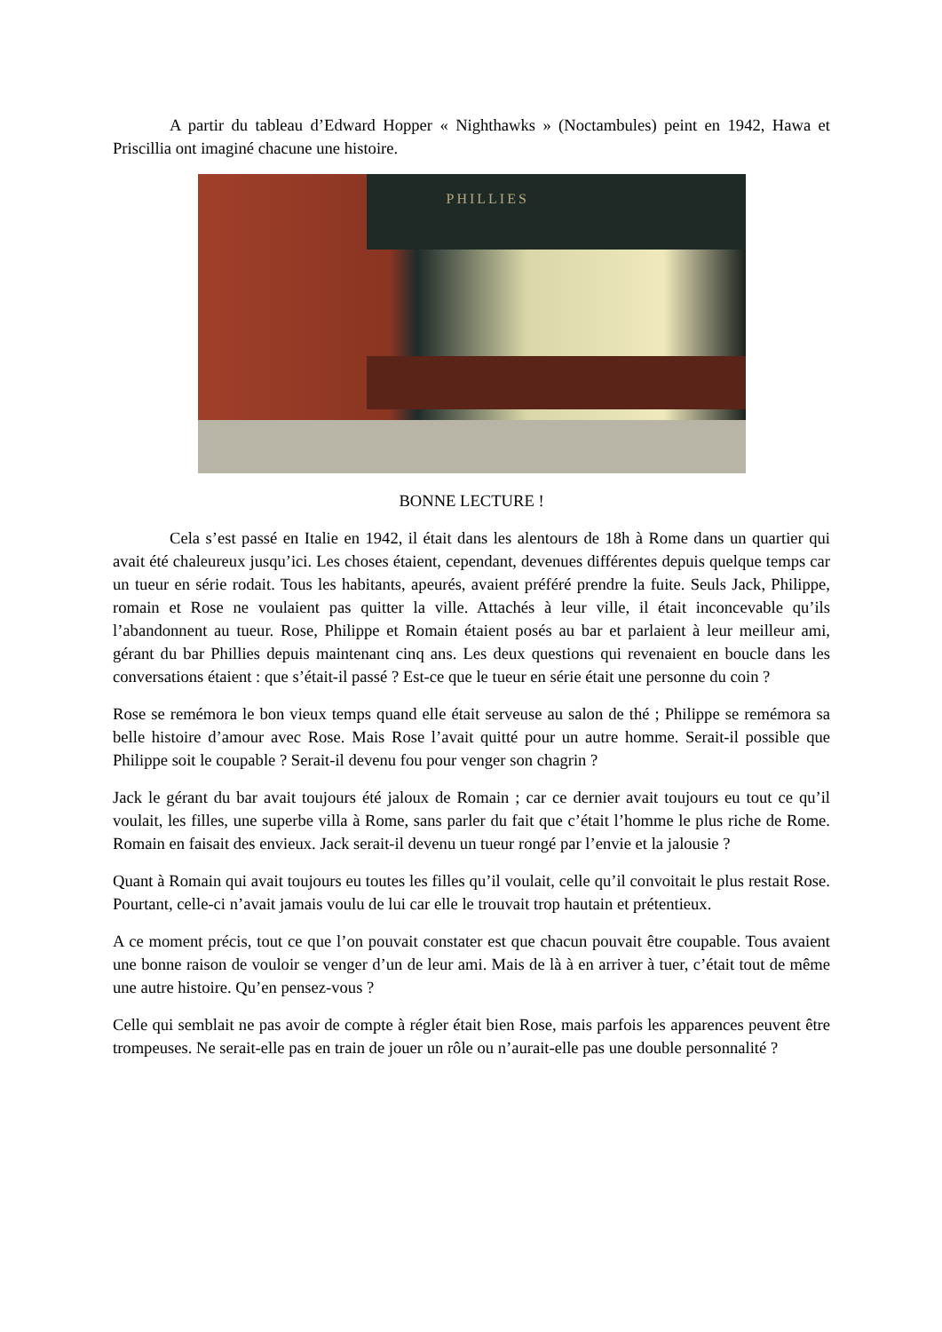A partir du tableau d’Edward Hopper « Nighthawks » (Noctambules) peint en 1942, Hawa et Priscillia ont imaginé chacune une histoire.
PHILLIES
BONNE LECTURE !
Cela s’est passé en Italie en 1942, il était dans les alentours de 18h à Rome dans un quartier qui avait été chaleureux jusqu’ici. Les choses étaient, cependant, devenues différentes depuis quelque temps car un tueur en série rodait. Tous les habitants, apeurés, avaient préféré prendre la fuite. Seuls Jack, Philippe, romain et Rose ne voulaient pas quitter la ville. Attachés à leur ville, il était inconcevable qu’ils l’abandonnent au tueur. Rose, Philippe et Romain étaient posés au bar et parlaient à leur meilleur ami, gérant du bar Phillies depuis maintenant cinq ans. Les deux questions qui revenaient en boucle dans les conversations étaient : que s’était-il passé ? Est-ce que le tueur en série était une personne du coin ?
Rose se remémora le bon vieux temps quand elle était serveuse au salon de thé ; Philippe se remémora sa belle histoire d’amour avec Rose. Mais Rose l’avait quitté pour un autre homme. Serait-il possible que Philippe soit le coupable ? Serait-il devenu fou pour venger son chagrin ?
Jack le gérant du bar avait toujours été jaloux de Romain ; car ce dernier avait toujours eu tout ce qu’il voulait, les filles, une superbe villa à Rome, sans parler du fait que c’était l’homme le plus riche de Rome. Romain en faisait des envieux. Jack serait-il devenu un tueur rongé par l’envie et la jalousie ?
Quant à Romain qui avait toujours eu toutes les filles qu’il voulait, celle qu’il convoitait le plus restait Rose. Pourtant, celle-ci n’avait jamais voulu de lui car elle le trouvait trop hautain et prétentieux.
A ce moment précis, tout ce que l’on pouvait constater est que chacun pouvait être coupable. Tous avaient une bonne raison de vouloir se venger d’un de leur ami. Mais de là à en arriver à tuer, c’était tout de même une autre histoire. Qu’en pensez-vous ?
Celle qui semblait ne pas avoir de compte à régler était bien Rose, mais parfois les apparences peuvent être trompeuses. Ne serait-elle pas en train de jouer un rôle ou n’aurait-elle pas une double personnalité ?